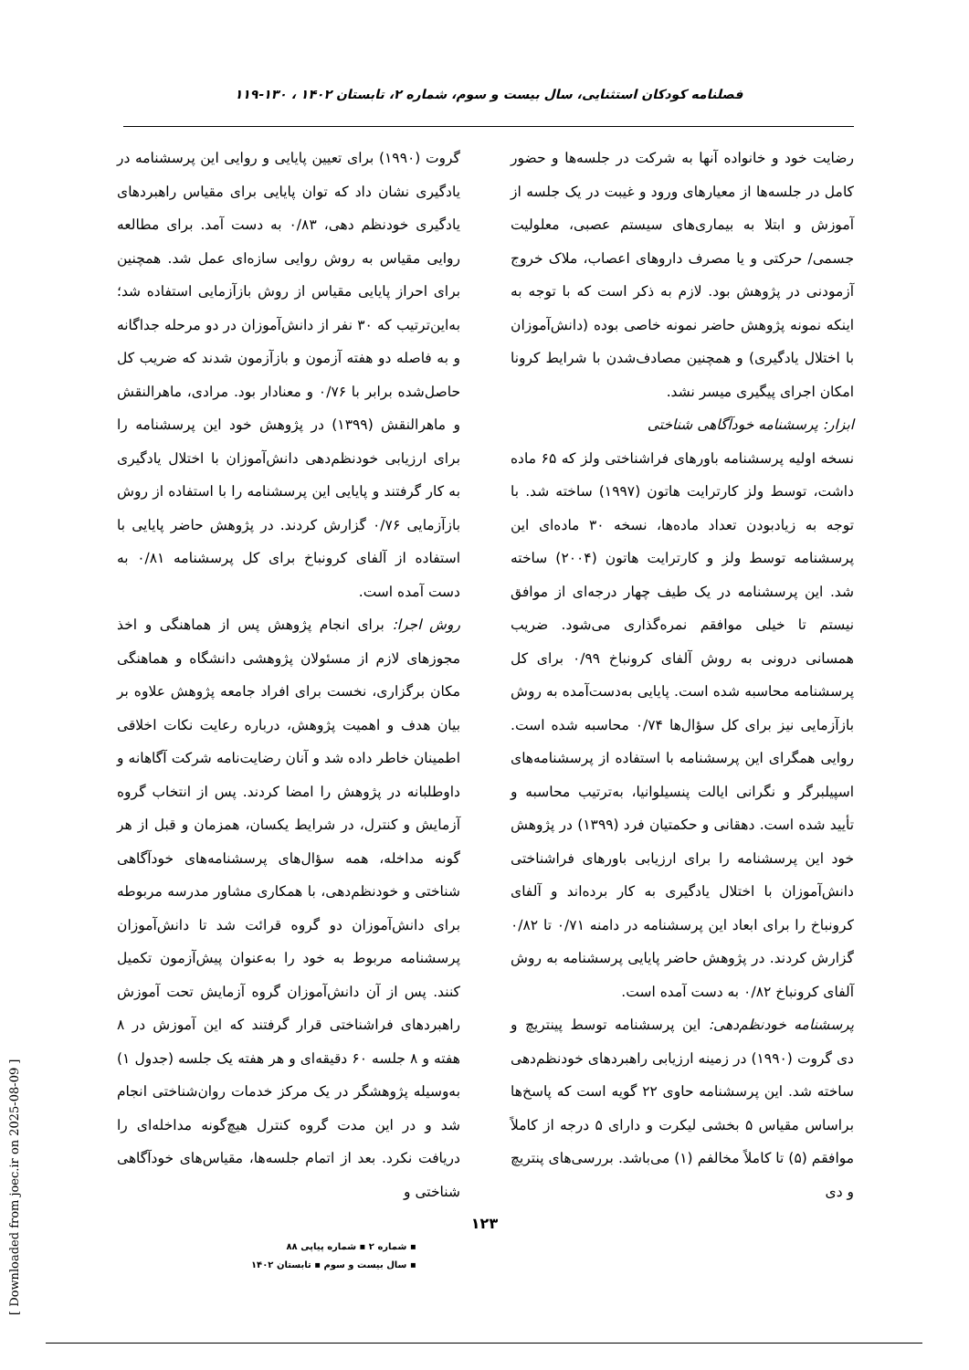فصلنامه کودکان استثنایی، سال بیست و سوم، شماره ۲، تابستان ۱۴۰۲ ، ۱۳۰-۱۱۹
رضایت خود و خانواده آنها به شرکت در جلسه‌ها و حضور کامل در جلسه‌ها از معیارهای ورود و غیبت در یک جلسه از آموزش و ابتلا به بیماری‌های سیستم عصبی، معلولیت جسمی/ حرکتی و یا مصرف داروهای اعصاب، ملاک خروج آزمودنی در پژوهش بود. لازم به ذکر است که با توجه به اینکه نمونه پژوهش حاضر نمونه خاصی بوده (دانش‌آموزان با اختلال یادگیری) و همچنین مصادف‌شدن با شرایط کرونا امکان اجرای پیگیری میسر نشد.
ابزار: پرسشنامه خودآگاهی شناختی
نسخه اولیه پرسشنامه باورهای فراشناختی ولز که ۶۵ ماده داشت، توسط ولز کارترایت هاتون (۱۹۹۷) ساخته شد. با توجه به زیادبودن تعداد ماده‌ها، نسخه ۳۰ ماده‌ای این پرسشنامه توسط ولز و کارترایت هاتون (۲۰۰۴) ساخته شد. این پرسشنامه در یک طیف چهار درجه‌ای از موافق نیستم تا خیلی موافقم نمره‌گذاری می‌شود. ضریب همسانی درونی به روش آلفای کرونباخ ۰/۹۹ برای کل پرسشنامه محاسبه شده است. پایایی به‌دست‌آمده به روش بازآزمایی نیز برای کل سؤال‌ها ۰/۷۴ محاسبه شده است. روایی همگرای این پرسشنامه با استفاده از پرسشنامه‌های اسپیلبرگر و نگرانی ایالت پنسیلوانیا، به‌ترتیب محاسبه و تأیید شده است. دهقانی و حکمتیان فرد (۱۳۹۹) در پژوهش خود این پرسشنامه را برای ارزیابی باورهای فراشناختی دانش‌آموزان با اختلال یادگیری به کار برده‌اند و آلفای کرونباخ را برای ابعاد این پرسشنامه در دامنه ۰/۷۱ تا ۰/۸۲ گزارش کردند. در پژوهش حاضر پایایی پرسشنامه به روش آلفای کرونباخ ۰/۸۲ به دست آمده است.
پرسشنامه خودنظم‌دهی: این پرسشنامه توسط پینتریچ و دی گروت (۱۹۹۰) در زمینه ارزیابی راهبردهای خودنظم‌دهی ساخته شد. این پرسشنامه حاوی ۲۲ گویه است که پاسخ‌ها براساس مقیاس ۵ بخشی لیکرت و دارای ۵ درجه از کاملاً موافقم (۵) تا کاملاً مخالفم (۱) می‌باشد. بررسی‌های پنتریچ و دی
گروت (۱۹۹۰) برای تعیین پایایی و روایی این پرسشنامه در یادگیری نشان داد که توان پایایی برای مقیاس راهبردهای یادگیری خودنظم دهی، ۰/۸۳ به دست آمد. برای مطالعه روایی مقیاس به روش روایی سازه‌ای عمل شد. همچنین برای احراز پایایی مقیاس از روش بازآزمایی استفاده شد؛ به‌این‌ترتیب که ۳۰ نفر از دانش‌آموزان در دو مرحله جداگانه و به فاصله دو هفته آزمون و بازآزمون شدند که ضریب کل حاصل‌شده برابر با ۰/۷۶ و معنادار بود. مرادی، ماهرالنقش و ماهرالنقش (۱۳۹۹) در پژوهش خود این پرسشنامه را برای ارزیابی خودنظم‌دهی دانش‌آموزان با اختلال یادگیری به کار گرفتند و پایایی این پرسشنامه را با استفاده از روش بازآزمایی ۰/۷۶ گزارش کردند. در پژوهش حاضر پایایی با استفاده از آلفای کرونباخ برای کل پرسشنامه ۰/۸۱ به دست آمده است.
روش اجرا: برای انجام پژوهش پس از هماهنگی و اخذ مجوزهای لازم از مسئولان پژوهشی دانشگاه و هماهنگی مکان برگزاری، نخست برای افراد جامعه پژوهش علاوه بر بیان هدف و اهمیت پژوهش، درباره رعایت نکات اخلاقی اطمینان خاطر داده شد و آنان رضایت‌نامه شرکت آگاهانه و داوطلبانه در پژوهش را امضا کردند. پس از انتخاب گروه آزمایش و کنترل، در شرایط یکسان، همزمان و قبل از هر گونه مداخله، همه سؤال‌های پرسشنامه‌های خودآگاهی شناختی و خودنظم‌دهی، با همکاری مشاور مدرسه مربوطه برای دانش‌آموزان دو گروه قرائت شد تا دانش‌آموزان پرسشنامه مربوط به خود را به‌عنوان پیش‌آزمون تکمیل کنند. پس از آن دانش‌آموزان گروه آزمایش تحت آموزش راهبردهای فراشناختی قرار گرفتند که این آموزش در ۸ هفته و ۸ جلسه ۶۰ دقیقه‌ای و هر هفته یک جلسه (جدول ۱) به‌وسیله پژوهشگر در یک مرکز خدمات روان‌شناختی انجام شد و در این مدت گروه کنترل هیچ‌گونه مداخله‌ای را دریافت نکرد. بعد از اتمام جلسه‌ها، مقیاس‌های خودآگاهی شناختی و
۱۲۳
▪ شماره ۲ ▪ شماره پیاپی ۸۸
▪ سال بیست و سوم ▪ تابستان ۱۴۰۲
[ Downloaded from joec.ir on 2025-08-09 ]